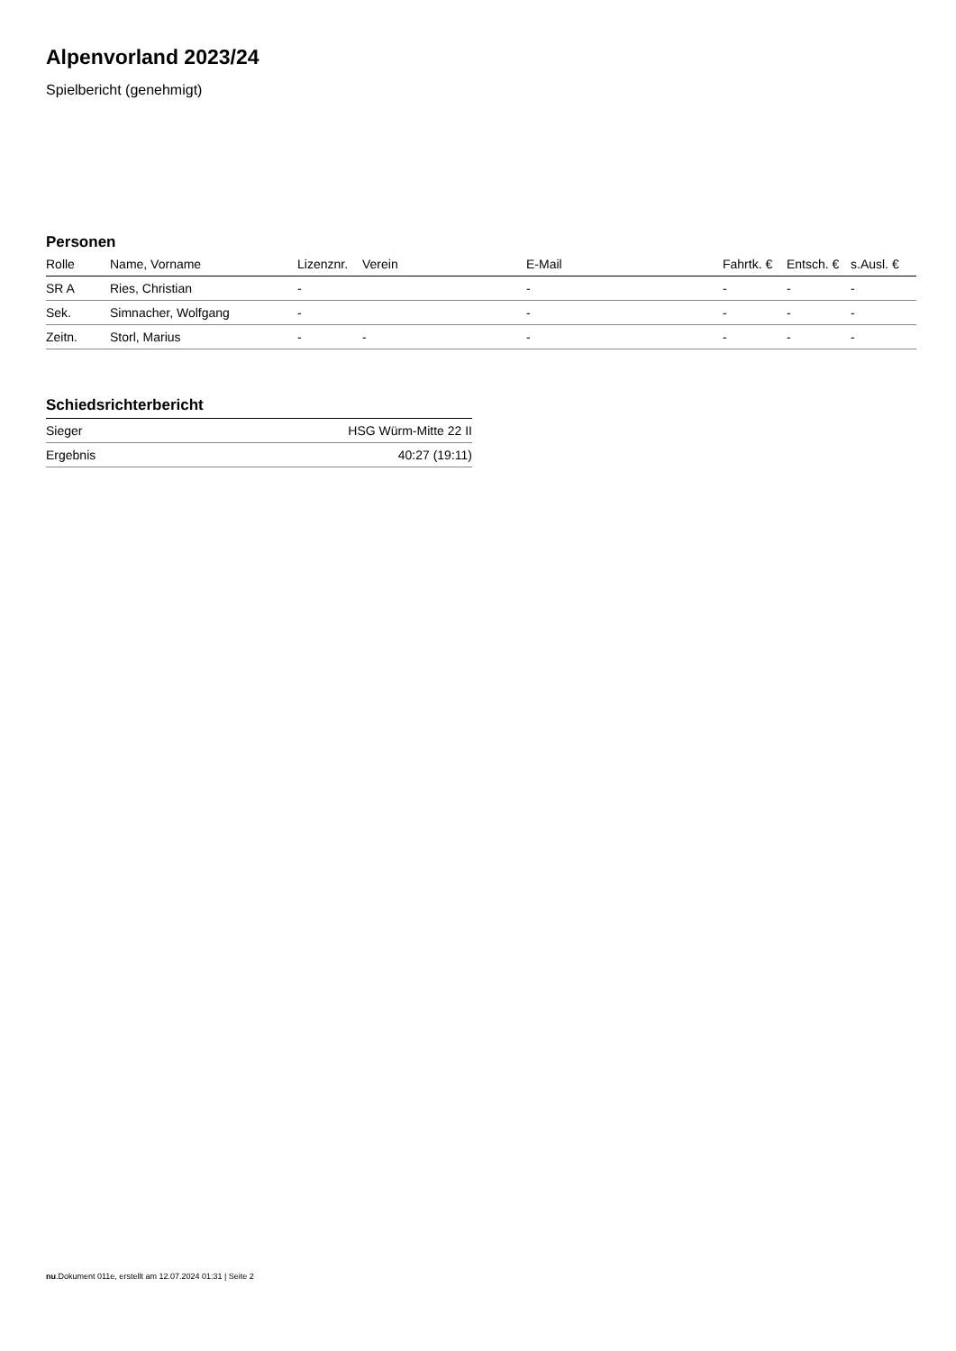Alpenvorland 2023/24
Spielbericht (genehmigt)
Personen
| Rolle | Name, Vorname | Lizenznr. | Verein | E-Mail | Fahrtk. € | Entsch. € | s.Ausl. € |
| --- | --- | --- | --- | --- | --- | --- | --- |
| SR A | Ries, Christian | - | | - | - | - | - |
| Sek. | Simnacher, Wolfgang | - | | - | - | - | - |
| Zeitn. | Storl, Marius | - | - | - | - | - | - |
Schiedsrichterbericht
| Sieger | HSG Würm-Mitte 22 II |
| Ergebnis | 40:27 (19:11) |
nu.Dokument 011e, erstellt am 12.07.2024 01:31 | Seite 2